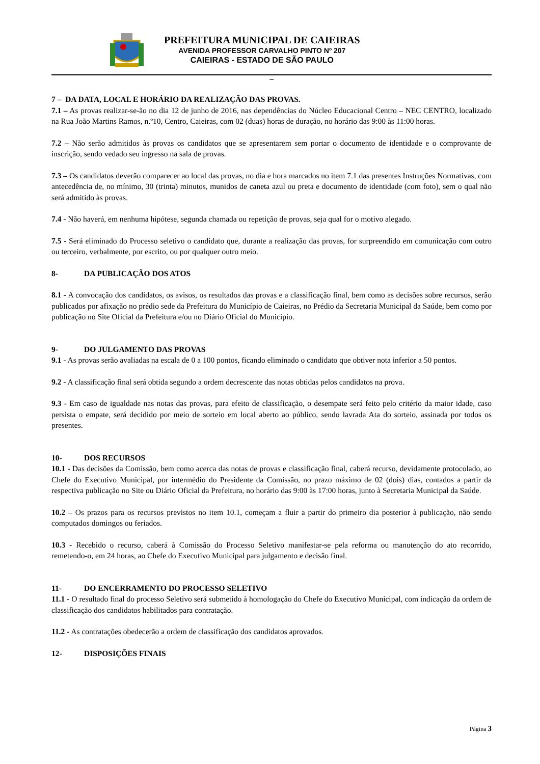PREFEITURA MUNICIPAL DE CAIEIRAS
AVENIDA PROFESSOR CARVALHO PINTO Nº 207
CAIEIRAS - ESTADO DE SÃO PAULO
–
7 – DA DATA, LOCAL E HORÁRIO DA REALIZAÇÃO DAS PROVAS.
7.1 – As provas realizar-se-ão no dia 12 de junho de 2016, nas dependências do Núcleo Educacional Centro – NEC CENTRO, localizado na Rua João Martins Ramos, n.º10, Centro, Caieiras, com 02 (duas) horas de duração, no horário das 9:00 às 11:00 horas.
7.2 – Não serão admitidos às provas os candidatos que se apresentarem sem portar o documento de identidade e o comprovante de inscrição, sendo vedado seu ingresso na sala de provas.
7.3 – Os candidatos deverão comparecer ao local das provas, no dia e hora marcados no item 7.1 das presentes Instruções Normativas, com antecedência de, no mínimo, 30 (trinta) minutos, munidos de caneta azul ou preta e documento de identidade (com foto), sem o qual não será admitido às provas.
7.4 - Não haverá, em nenhuma hipótese, segunda chamada ou repetição de provas, seja qual for o motivo alegado.
7.5 - Será eliminado do Processo seletivo o candidato que, durante a realização das provas, for surpreendido em comunicação com outro ou terceiro, verbalmente, por escrito, ou por qualquer outro meio.
8- DA PUBLICAÇÃO DOS ATOS
8.1 - A convocação dos candidatos, os avisos, os resultados das provas e a classificação final, bem como as decisões sobre recursos, serão publicados por afixação no prédio sede da Prefeitura do Município de Caieiras, no Prédio da Secretaria Municipal da Saúde, bem como por publicação no Site Oficial da Prefeitura e/ou no Diário Oficial do Município.
9- DO JULGAMENTO DAS PROVAS
9.1 - As provas serão avaliadas na escala de 0 a 100 pontos, ficando eliminado o candidato que obtiver nota inferior a 50 pontos.
9.2 - A classificação final será obtida segundo a ordem decrescente das notas obtidas pelos candidatos na prova.
9.3 - Em caso de igualdade nas notas das provas, para efeito de classificação, o desempate será feito pelo critério da maior idade, caso persista o empate, será decidido por meio de sorteio em local aberto ao público, sendo lavrada Ata do sorteio, assinada por todos os presentes.
10- DOS RECURSOS
10.1 - Das decisões da Comissão, bem como acerca das notas de provas e classificação final, caberá recurso, devidamente protocolado, ao Chefe do Executivo Municipal, por intermédio do Presidente da Comissão, no prazo máximo de 02 (dois) dias, contados a partir da respectiva publicação no Site ou Diário Oficial da Prefeitura, no horário das 9:00 às 17:00 horas, junto à Secretaria Municipal da Saúde.
10.2 – Os prazos para os recursos previstos no item 10.1, começam a fluir a partir do primeiro dia posterior à publicação, não sendo computados domingos ou feriados.
10.3 - Recebido o recurso, caberá à Comissão do Processo Seletivo manifestar-se pela reforma ou manutenção do ato recorrido, remetendo-o, em 24 horas, ao Chefe do Executivo Municipal para julgamento e decisão final.
11- DO ENCERRAMENTO DO PROCESSO SELETIVO
11.1 - O resultado final do processo Seletivo será submetido à homologação do Chefe do Executivo Municipal, com indicação da ordem de classificação dos candidatos habilitados para contratação.
11.2 - As contratações obedecerão a ordem de classificação dos candidatos aprovados.
12- DISPOSIÇÕES FINAIS
Página 3